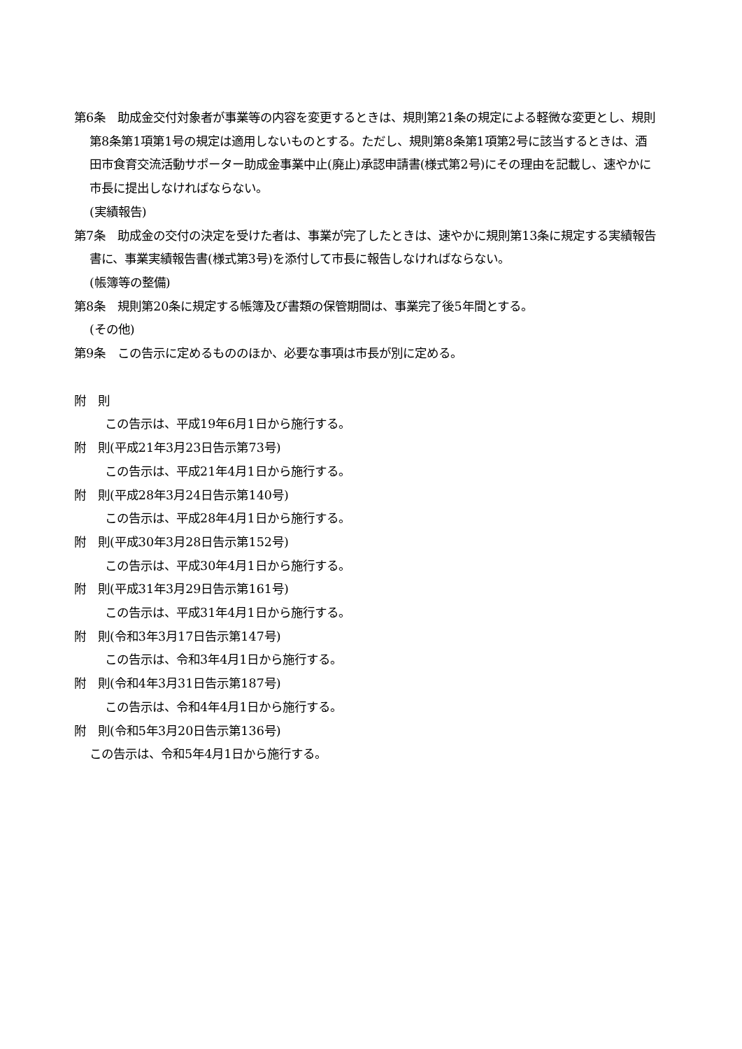第6条　助成金交付対象者が事業等の内容を変更するときは、規則第21条の規定による軽微な変更とし、規則第8条第1項第1号の規定は適用しないものとする。ただし、規則第8条第1項第2号に該当するときは、酒田市食育交流活動サポーター助成金事業中止(廃止)承認申請書(様式第2号)にその理由を記載し、速やかに市長に提出しなければならない。
(実績報告)
第7条　助成金の交付の決定を受けた者は、事業が完了したときは、速やかに規則第13条に規定する実績報告書に、事業実績報告書(様式第3号)を添付して市長に報告しなければならない。
(帳簿等の整備)
第8条　規則第20条に規定する帳簿及び書類の保管期間は、事業完了後5年間とする。
(その他)
第9条　この告示に定めるもののほか、必要な事項は市長が別に定める。
附　則
この告示は、平成19年6月1日から施行する。
附　則(平成21年3月23日告示第73号)
この告示は、平成21年4月1日から施行する。
附　則(平成28年3月24日告示第140号)
この告示は、平成28年4月1日から施行する。
附　則(平成30年3月28日告示第152号)
この告示は、平成30年4月1日から施行する。
附　則(平成31年3月29日告示第161号)
この告示は、平成31年4月1日から施行する。
附　則(令和3年3月17日告示第147号)
この告示は、令和3年4月1日から施行する。
附　則(令和4年3月31日告示第187号)
この告示は、令和4年4月1日から施行する。
附　則(令和5年3月20日告示第136号)
この告示は、令和5年4月1日から施行する。